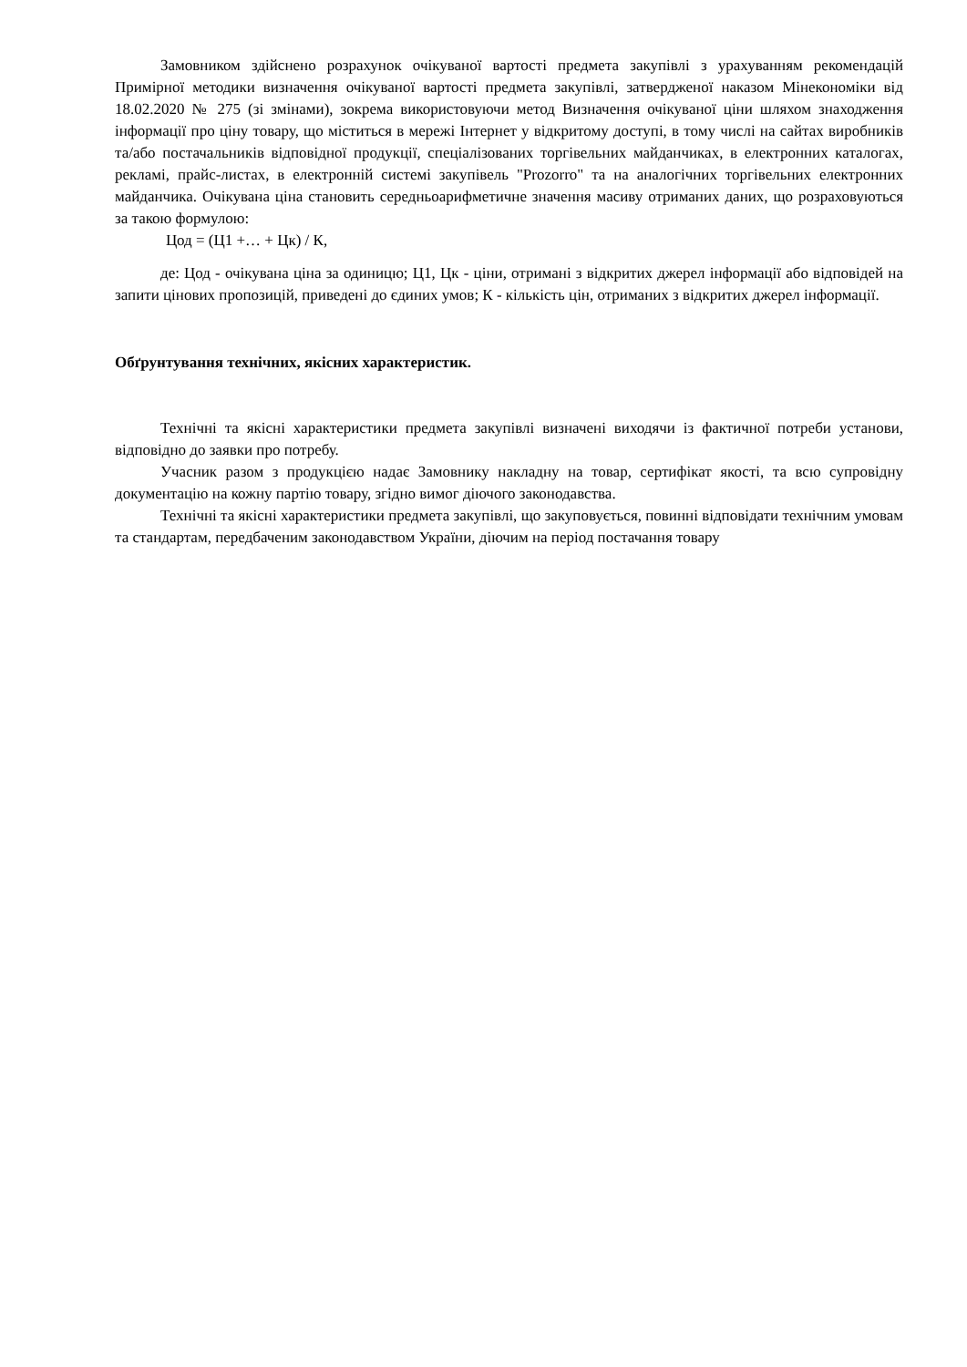Замовником здійснено розрахунок очікуваної вартості предмета закупівлі з урахуванням рекомендацій Примірної методики визначення очікуваної вартості предмета закупівлі, затвердженої наказом Мінекономіки від 18.02.2020 № 275 (зі змінами), зокрема використовуючи метод Визначення очікуваної ціни шляхом знаходження інформації про ціну товару, що міститься в мережі Інтернет у відкритому доступі, в тому числі на сайтах виробників та/або постачальників відповідної продукції, спеціалізованих торгівельних майданчиках, в електронних каталогах, рекламі, прайс-листах, в електронній системі закупівель "Prozorro" та на аналогічних торгівельних електронних майданчика. Очікувана ціна становить середньоарифметичне значення масиву отриманих даних, що розраховуються за такою формулою:
Цод = (Ц1 +… + Цк) / К,
де: Цод - очікувана ціна за одиницю; Ц1, Цк - ціни, отримані з відкритих джерел інформації або відповідей на запити цінових пропозицій, приведені до єдиних умов; К - кількість цін, отриманих з відкритих джерел інформації.
Обґрунтування технічних, якісних характеристик.
Технічні та якісні характеристики предмета закупівлі визначені виходячи із фактичної потреби установи, відповідно до заявки про потребу.
Учасник разом з продукцією надає Замовнику накладну на товар, сертифікат якості, та всю супровідну документацію на кожну партію товару, згідно вимог діючого законодавства.
Технічні та якісні характеристики предмета закупівлі, що закуповується, повинні відповідати технічним умовам та стандартам, передбаченим законодавством України, діючим на період постачання товару